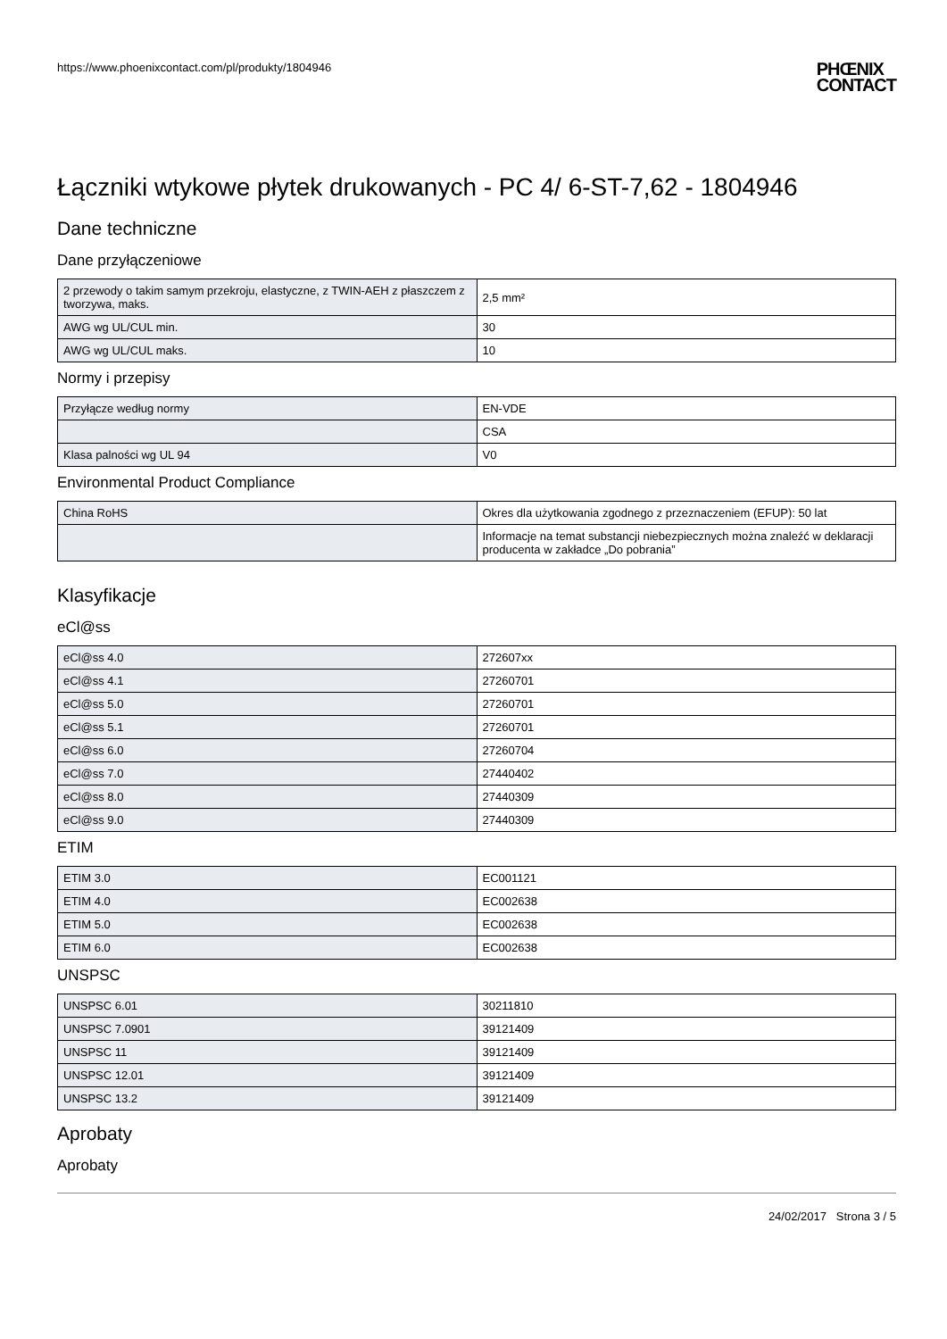https://www.phoenixcontact.com/pl/produkty/1804946 PHŒNIX
CONTACT
Łączniki wtykowe płytek drukowanych - PC 4/ 6-ST-7,62 - 1804946
Dane techniczne
Dane przyłączeniowe
| 2 przewody o takim samym przekroju, elastyczne, z TWIN-AEH z płaszczem z tworzywa, maks. | 2,5 mm² |
| AWG wg UL/CUL min. | 30 |
| AWG wg UL/CUL maks. | 10 |
Normy i przepisy
| Przyłącze według normy | EN-VDE |
| | CSA |
| Klasa palności wg UL 94 | V0 |
Environmental Product Compliance
| China RoHS | Okres dla użytkowania zgodnego z przeznaczeniem (EFUP): 50 lat |
| | Informacje na temat substancji niebezpiecznych można znaleźć w deklaracji producenta w zakładce „Do pobrania” |
Klasyfikacje
eCl@ss
| eCl@ss 4.0 | 272607xx |
| eCl@ss 4.1 | 27260701 |
| eCl@ss 5.0 | 27260701 |
| eCl@ss 5.1 | 27260701 |
| eCl@ss 6.0 | 27260704 |
| eCl@ss 7.0 | 27440402 |
| eCl@ss 8.0 | 27440309 |
| eCl@ss 9.0 | 27440309 |
ETIM
| ETIM 3.0 | EC001121 |
| ETIM 4.0 | EC002638 |
| ETIM 5.0 | EC002638 |
| ETIM 6.0 | EC002638 |
UNSPSC
| UNSPSC 6.01 | 30211810 |
| UNSPSC 7.0901 | 39121409 |
| UNSPSC 11 | 39121409 |
| UNSPSC 12.01 | 39121409 |
| UNSPSC 13.2 | 39121409 |
Aprobaty
Aprobaty
24/02/2017 Strona 3 / 5